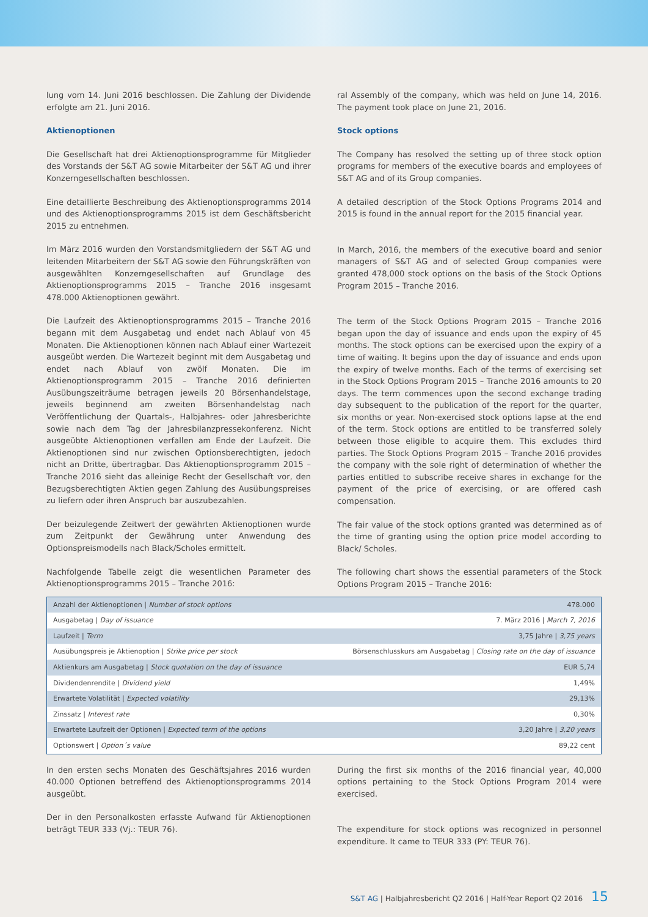lung vom 14. Juni 2016 beschlossen. Die Zahlung der Dividende erfolgte am 21. Juni 2016.
Aktienoptionen
Die Gesellschaft hat drei Aktienoptionsprogramme für Mitglieder des Vorstands der S&T AG sowie Mitarbeiter der S&T AG und ihrer Konzerngesellschaften beschlossen.
Eine detaillierte Beschreibung des Aktienoptionsprogramms 2014 und des Aktienoptionsprogramms 2015 ist dem Geschäftsbericht 2015 zu entnehmen.
Im März 2016 wurden den Vorstandsmitgliedern der S&T AG und leitenden Mitarbeitern der S&T AG sowie den Führungskräften von ausgewählten Konzerngesellschaften auf Grundlage des Aktienoptionsprogramms 2015 – Tranche 2016 insgesamt 478.000 Aktienoptionen gewährt.
Die Laufzeit des Aktienoptionsprogramms 2015 – Tranche 2016 begann mit dem Ausgabetag und endet nach Ablauf von 45 Monaten. Die Aktienoptionen können nach Ablauf einer Wartezeit ausgeübt werden. Die Wartezeit beginnt mit dem Ausgabetag und endet nach Ablauf von zwölf Monaten. Die im Aktienoptionsprogramm 2015 – Tranche 2016 definierten Ausübungszeiträume betragen jeweils 20 Börsenhandelstage, jeweils beginnend am zweiten Börsenhandelstag nach Veröffentlichung der Quartals-, Halbjahres- oder Jahresberichte sowie nach dem Tag der Jahresbilanzpressekonferenz. Nicht ausgeübte Aktienoptionen verfallen am Ende der Laufzeit. Die Aktienoptionen sind nur zwischen Optionsberechtigten, jedoch nicht an Dritte, übertragbar. Das Aktienoptionsprogramm 2015 – Tranche 2016 sieht das alleinige Recht der Gesellschaft vor, den Bezugsberechtigten Aktien gegen Zahlung des Ausübungspreises zu liefern oder ihren Anspruch bar auszubezahlen.
Der beizulegende Zeitwert der gewährten Aktienoptionen wurde zum Zeitpunkt der Gewährung unter Anwendung des Optionspreismodells nach Black/Scholes ermittelt.
Nachfolgende Tabelle zeigt die wesentlichen Parameter des Aktienoptionsprogramms 2015 – Tranche 2016:
ral Assembly of the company, which was held on June 14, 2016. The payment took place on June 21, 2016.
Stock options
The Company has resolved the setting up of three stock option programs for members of the executive boards and employees of S&T AG and of its Group companies.
A detailed description of the Stock Options Programs 2014 and 2015 is found in the annual report for the 2015 financial year.
In March, 2016, the members of the executive board and senior managers of S&T AG and of selected Group companies were granted 478,000 stock options on the basis of the Stock Options Program 2015 – Tranche 2016.
The term of the Stock Options Program 2015 – Tranche 2016 began upon the day of issuance and ends upon the expiry of 45 months. The stock options can be exercised upon the expiry of a time of waiting. It begins upon the day of issuance and ends upon the expiry of twelve months. Each of the terms of exercising set in the Stock Options Program 2015 – Tranche 2016 amounts to 20 days. The term commences upon the second exchange trading day subsequent to the publication of the report for the quarter, six months or year. Non-exercised stock options lapse at the end of the term. Stock options are entitled to be transferred solely between those eligible to acquire them. This excludes third parties. The Stock Options Program 2015 – Tranche 2016 provides the company with the sole right of determination of whether the parties entitled to subscribe receive shares in exchange for the payment of the price of exercising, or are offered cash compensation.
The fair value of the stock options granted was determined as of the time of granting using the option price model according to Black/ Scholes.
The following chart shows the essential parameters of the Stock Options Program 2015 – Tranche 2016:
| Anzahl der Aktienoptionen / Number of stock options | 478.000 |
| Ausgabetag / Day of issuance | 7. März 2016 / March 7, 2016 |
| Laufzeit / Term | 3,75 Jahre / 3,75 years |
| Ausübungspreis je Aktienoption / Strike price per stock | Börsenschlusskurs am Ausgabetag / Closing rate on the day of issuance |
| Aktienkurs am Ausgabetag / Stock quotation on the day of issuance | EUR 5,74 |
| Dividendenrendite / Dividend yield | 1,49% |
| Erwartete Volatilität / Expected volatility | 29,13% |
| Zinssatz / Interest rate | 0,30% |
| Erwartete Laufzeit der Optionen / Expected term of the options | 3,20 Jahre / 3,20 years |
| Optionswert / Option´s value | 89,22 cent |
In den ersten sechs Monaten des Geschäftsjahres 2016 wurden 40.000 Optionen betreffend des Aktienoptionsprogramms 2014 ausgeübt.
Der in den Personalkosten erfasste Aufwand für Aktienoptionen beträgt TEUR 333 (Vj.: TEUR 76).
During the first six months of the 2016 financial year, 40,000 options pertaining to the Stock Options Program 2014 were exercised.
The expenditure for stock options was recognized in personnel expenditure. It came to TEUR 333 (PY: TEUR 76).
S&T AG | Halbjahresbericht Q2 2016 | Half-Year Report Q2 2016 15